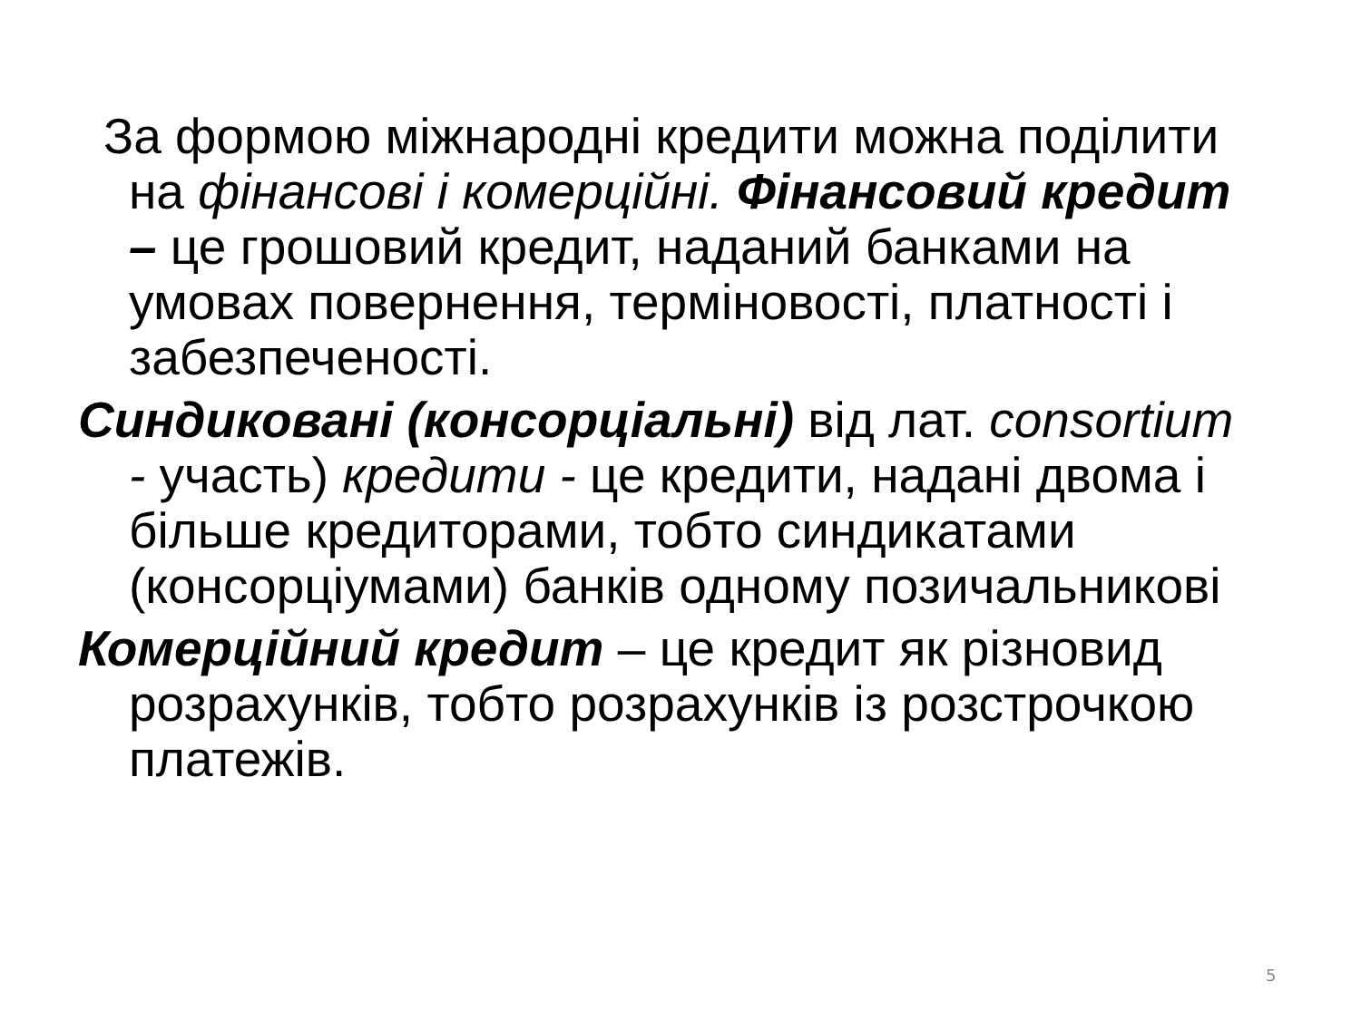За формою міжнародні кредити можна поділити на фінансові і комерційні. Фінансовий кредит – це грошовий кредит, наданий банками на умовах повернення, терміновості, платності і забезпеченості.
Синдиковані (консорціальні) від лат. consortium - участь) кредити - це кредити, надані двома і більше кредиторами, тобто синдикатами (консорціумами) банків одному позичальникові
Комерційний кредит – це кредит як різновид розрахунків, тобто розрахунків із розстрочкою платежів.
5